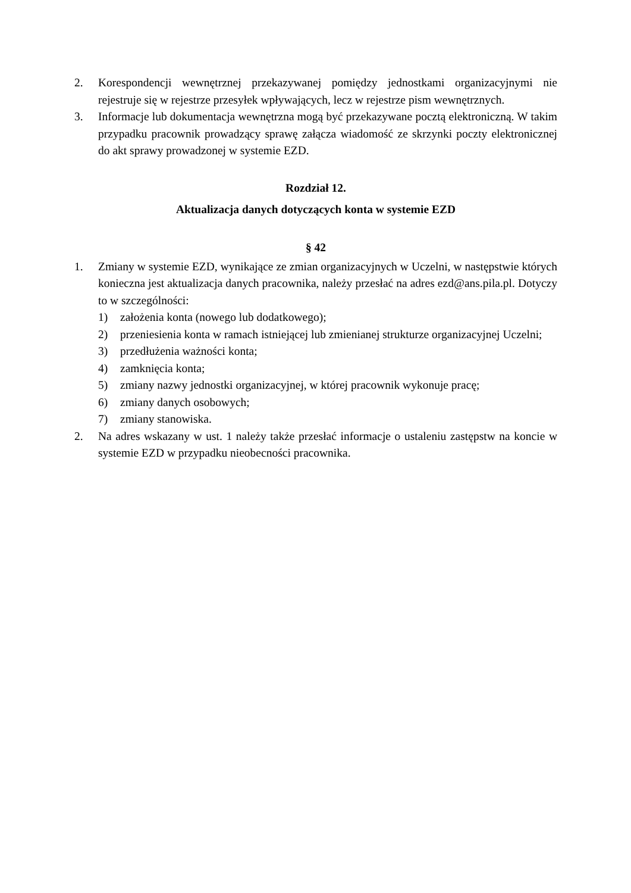2. Korespondencji wewnętrznej przekazywanej pomiędzy jednostkami organizacyjnymi nie rejestruje się w rejestrze przesyłek wpływających, lecz w rejestrze pism wewnętrznych.
3. Informacje lub dokumentacja wewnętrzna mogą być przekazywane pocztą elektroniczną. W takim przypadku pracownik prowadzący sprawę załącza wiadomość ze skrzynki poczty elektronicznej do akt sprawy prowadzonej w systemie EZD.
Rozdział 12.
Aktualizacja danych dotyczących konta w systemie EZD
§ 42
1. Zmiany w systemie EZD, wynikające ze zmian organizacyjnych w Uczelni, w następstwie których konieczna jest aktualizacja danych pracownika, należy przesłać na adres ezd@ans.pila.pl. Dotyczy to w szczególności:
1) założenia konta (nowego lub dodatkowego);
2) przeniesienia konta w ramach istniejącej lub zmienianej strukturze organizacyjnej Uczelni;
3) przedłużenia ważności konta;
4) zamknięcia konta;
5) zmiany nazwy jednostki organizacyjnej, w której pracownik wykonuje pracę;
6) zmiany danych osobowych;
7) zmiany stanowiska.
2. Na adres wskazany w ust. 1 należy także przesłać informacje o ustaleniu zastępstw na koncie w systemie EZD w przypadku nieobecności pracownika.